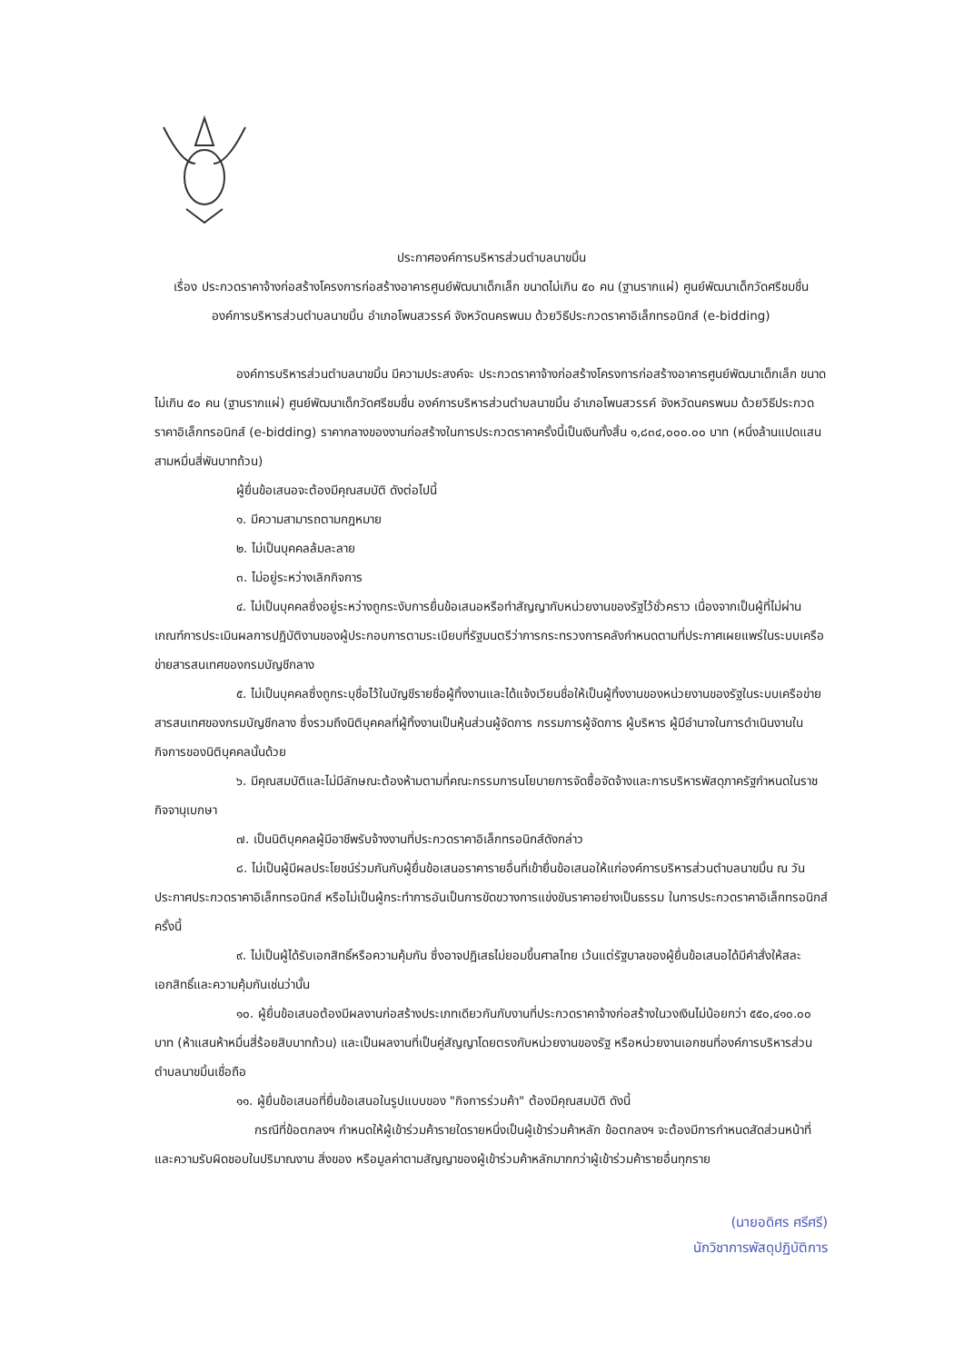ประกาศองค์การบริหารส่วนตำบลนาขมิ้น
เรื่อง ประกวดราคาจ้างก่อสร้างโครงการก่อสร้างอาคารศูนย์พัฒนาเด็กเล็ก ขนาดไม่เกิน ๕๐ คน (ฐานรากแผ่) ศูนย์พัฒนาเด็กวัดศรีชมชื่น องค์การบริหารส่วนตำบลนาขมิ้น อำเภอโพนสวรรค์ จังหวัดนครพนม ด้วยวิธีประกวดราคาอิเล็กทรอนิกส์ (e-bidding)
องค์การบริหารส่วนตำบลนาขมิ้น มีความประสงค์จะ ประกวดราคาจ้างก่อสร้างโครงการก่อสร้างอาคารศูนย์พัฒนาเด็กเล็ก ขนาดไม่เกิน ๕๐ คน (ฐานรากแผ่) ศูนย์พัฒนาเด็กวัดศรีชมชื่น องค์การบริหารส่วนตำบลนาขมิ้น อำเภอโพนสวรรค์ จังหวัดนครพนม ด้วยวิธีประกวดราคาอิเล็กทรอนิกส์ (e-bidding) ราคากลางของงานก่อสร้างในการประกวดราคาครั้งนี้เป็นเงินทั้งสิ้น ๑,๘๓๔,๐๐๐.๐๐ บาท (หนึ่งล้านแปดแสนสามหมื่นสี่พันบาทถ้วน)
ผู้ยื่นข้อเสนอจะต้องมีคุณสมบัติ ดังต่อไปนี้
๑. มีความสามารถตามกฎหมาย
๒. ไม่เป็นบุคคลล้มละลาย
๓. ไม่อยู่ระหว่างเลิกกิจการ
๔. ไม่เป็นบุคคลซึ่งอยู่ระหว่างถูกระงับการยื่นข้อเสนอหรือทำสัญญากับหน่วยงานของรัฐไว้ชั่วคราว เนื่องจากเป็นผู้ที่ไม่ผ่านเกณฑ์การประเมินผลการปฏิบัติงานของผู้ประกอบการตามระเบียบที่รัฐมนตรีว่าการกระทรวงการคลังกำหนดตามที่ประกาศเผยแพร่ในระบบเครือข่ายสารสนเทศของกรมบัญชีกลาง
๕. ไม่เป็นบุคคลซึ่งถูกระบุชื่อไว้ในบัญชีรายชื่อผู้ทิ้งงานและได้แจ้งเวียนชื่อให้เป็นผู้ทิ้งงานของหน่วยงานของรัฐในระบบเครือข่ายสารสนเทศของกรมบัญชีกลาง ซึ่งรวมถึงนิติบุคคลที่ผู้ทิ้งงานเป็นหุ้นส่วนผู้จัดการ กรรมการผู้จัดการ ผู้บริหาร ผู้มีอำนาจในการดำเนินงานในกิจการของนิติบุคคลนั้นด้วย
๖. มีคุณสมบัติและไม่มีลักษณะต้องห้ามตามที่คณะกรรมการนโยบายการจัดซื้อจัดจ้างและการบริหารพัสดุภาครัฐกำหนดในราชกิจจานุเบกษา
๗. เป็นนิติบุคคลผู้มีอาชีพรับจ้างงานที่ประกวดราคาอิเล็กทรอนิกส์ดังกล่าว
๘. ไม่เป็นผู้มีผลประโยชน์ร่วมกันกับผู้ยื่นข้อเสนอราคารายอื่นที่เข้ายื่นข้อเสนอให้แก่องค์การบริหารส่วนตำบลนาขมิ้น ณ วันประกาศประกวดราคาอิเล็กทรอนิกส์ หรือไม่เป็นผู้กระทำการอันเป็นการขัดขวางการแข่งขันราคาอย่างเป็นธรรม ในการประกวดราคาอิเล็กทรอนิกส์ครั้งนี้
๙. ไม่เป็นผู้ได้รับเอกสิทธิ์หรือความคุ้มกัน ซึ่งอาจปฏิเสธไม่ยอมขึ้นศาลไทย เว้นแต่รัฐบาลของผู้ยื่นข้อเสนอได้มีคำสั่งให้สละเอกสิทธิ์และความคุ้มกันเช่นว่านั้น
๑๐. ผู้ยื่นข้อเสนอต้องมีผลงานก่อสร้างประเภทเดียวกันกับงานที่ประกวดราคาจ้างก่อสร้างในวงเงินไม่น้อยกว่า ๕๕๐,๔๑๐.๐๐ บาท (ห้าแสนห้าหมื่นสี่ร้อยสิบบาทถ้วน) และเป็นผลงานที่เป็นคู่สัญญาโดยตรงกับหน่วยงานของรัฐ หรือหน่วยงานเอกชนที่องค์การบริหารส่วนตำบลนาขมิ้นเชื่อถือ
๑๑. ผู้ยื่นข้อเสนอที่ยื่นข้อเสนอในรูปแบบของ "กิจการร่วมค้า" ต้องมีคุณสมบัติ ดังนี้
กรณีที่ข้อตกลงฯ กำหนดให้ผู้เข้าร่วมค้ารายใดรายหนึ่งเป็นผู้เข้าร่วมค้าหลัก ข้อตกลงฯ จะต้องมีการกำหนดสัดส่วนหน้าที่ และความรับผิดชอบในปริมาณงาน สิ่งของ หรือมูลค่าตามสัญญาของผู้เข้าร่วมค้าหลักมากกว่าผู้เข้าร่วมค้ารายอื่นทุกราย
(นายอดิศร ศรีศรี)
นักวิชาการพัสดุปฏิบัติการ